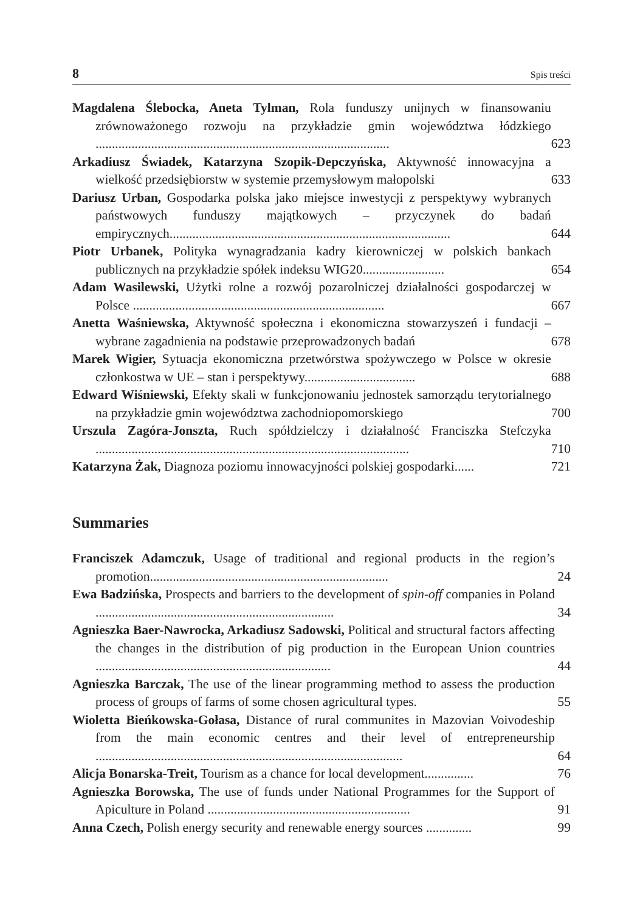8 Spis treści
Magdalena Ślebocka, Aneta Tylman, Rola funduszy unijnych w finansowaniu zrównoważonego rozwoju na przykładzie gmin województwa łódzkiego ..........................................................................................
623
Arkadiusz Świadek, Katarzyna Szopik-Depczyńska, Aktywność innowacyjna a wielkość przedsiębiorstw w systemie przemysłowym małopolski
633
Dariusz Urban, Gospodarka polska jako miejsce inwestycji z perspektywy wybranych państwowych funduszy majątkowych – przyczynek do badań empirycznych......................................................................................
644
Piotr Urbanek, Polityka wynagradzania kadry kierowniczej w polskich bankach publicznych na przykładzie spółek indeksu WIG20.........................
654
Adam Wasilewski, Użytki rolne a rozwój pozarolniczej działalności gospodarczej w Polsce .............................................................................
667
Anetta Waśniewska, Aktywność społeczna i ekonomiczna stowarzyszeń i fundacji – wybrane zagadnienia na podstawie przeprowadzonych badań
678
Marek Wigier, Sytuacja ekonomiczna przetwórstwa spożywczego w Polsce w okresie członkostwa w UE – stan i perspektywy..................................
688
Edward Wiśniewski, Efekty skali w funkcjonowaniu jednostek samorządu terytorialnego na przykładzie gmin województwa zachodniopomorskiego
700
Urszula Zagóra-Jonszta, Ruch spółdzielczy i działalność Franciszka Stefczyka ................................................................................................
710
Katarzyna Żak, Diagnoza poziomu innowacyjności polskiej gospodarki......
721
Summaries
Franciszek Adamczuk, Usage of traditional and regional products in the region’s promotion.........................................................................
24
Ewa Badzińska, Prospects and barriers to the development of spin-off companies in Poland .........................................................................
34
Agnieszka Baer-Nawrocka, Arkadiusz Sadowski, Political and structural factors affecting the changes in the distribution of pig production in the European Union countries ........................................................................
44
Agnieszka Barczak, The use of the linear programming method to assess the production process of groups of farms of some chosen agricultural types.
55
Wioletta Bieńkowska-Gołasa, Distance of rural communites in Mazovian Voivodeship from the main economic centres and their level of entrepreneurship ..............................................................................................
64
Alicja Bonarska-Treit, Tourism as a chance for local development...............
76
Agnieszka Borowska, The use of funds under National Programmes for the Support of Apiculture in Poland ..............................................................
91
Anna Czech, Polish energy security and renewable energy sources ..............
99